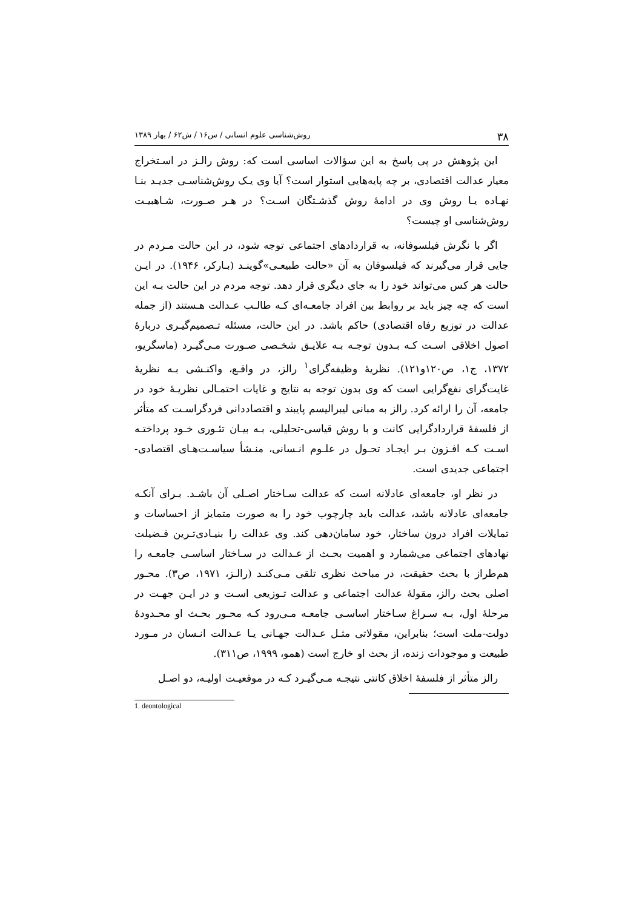۳۸ روش‌شناسی علوم انسانی / س۱۶ / ش۶۲ / بهار ۱۳۸۹
این پژوهش در پی پاسخ به این سؤالات اساسی است که: روش رالـز در اسـتخراج معیار عدالت اقتصادی، بر چه پایه‌هایی استوار است؟ آیا وی یـک روش‌شناسـی جدیـد بنـا نهـاده یـا روش وی در ادامهٔ روش گذشـتگان اسـت؟ در هـر صـورت، شـاهبیـت روش‌شناسی او چیست؟
اگر با نگرش فیلسوفانه، به قراردادهای اجتماعی توجه شود، در این حالت مـردم در جایی قرار می‌گیرند که فیلسوفان به آن «حالت طبیعـی»گوینـد (بـارکر، ۱۹۴۶). در ایـن حالت هر کس می‌تواند خود را به جای دیگری قرار دهد. توجه مردم در این حالت بـه این است که چه چیز باید بر روابط بین افراد جامعـه‌ای کـه طالـب عـدالت هـستند (از جمله عدالت در توزیع رفاه اقتصادی) حاکم باشد. در این حالت، مسئله تـصمیم‌گیـری دربارهٔ اصول اخلاقی اسـت کـه بـدون توجـه بـه علایـق شخـصی صـورت مـی‌گیـرد (ماسگریو، ۱۳۷۲، ج۱، ص۱۲۰و۱۲۱). نظریهٔ وظیفه‌گرای<sup>۱</sup> رالز، در واقـع، واکنـشی بـه نظریهٔ غایت‌گرای نفع‌گرایی است که وی بدون توجه به نتایج و غایات احتمـالی نظریـهٔ خود در جامعه، آن را ارائه کرد. رالز به مبانی لیبرالیسم پایبند و اقتصاددانی فردگراسـت که متأثر از فلسفهٔ قراردادگرایی کانت و با روش قیاسی-تحلیلی، بـه بیـان تئـوری خـود پرداختـه اسـت کـه افـزون بـر ایجـاد تحـول در علـوم انـسانی، منـشأ سیاسـت‌هـای اقتصادی-اجتماعی جدیدی است.
در نظر او، جامعه‌ای عادلانه است که عدالت سـاختار اصـلی آن باشـد. بـرای آنکـه جامعه‌ای عادلانه باشد، عدالت باید چارچوب خود را به صورت متمایز از احساسات و تمایلات افراد درون ساختار، خود سامان‌دهی کند. وی عدالت را بنیـادی‌تـرین فـضیلت نهادهای اجتماعی می‌شمارد و اهمیت بحـث از عـدالت در سـاختار اساسـی جامعـه را هم‌طراز با بحث حقیقت، در مباحث نظری تلقی مـی‌کنـد (رالـز، ۱۹۷۱، ص۳). محـور اصلی بحث رالز، مقولهٔ عدالت اجتماعی و عدالت تـوزیعی اسـت و در ایـن جهـت در مرحلهٔ اول، بـه سـراغ سـاختار اساسـی جامعـه مـی‌رود کـه محـور بحـث او محـدودهٔ دولت-ملت است؛ بنابراین، مقولاتی مثـل عـدالت جهـانی یـا عـدالت انـسان در مـورد طبیعت و موجودات زنده، از بحث او خارج است (همو، ۱۹۹۹، ص۳۱۱).
رالز متأثر از فلسفهٔ اخلاق کانتی نتیجـه مـی‌گیـرد کـه در موقعیـت اولیـه، دو اصـل
1. deontological